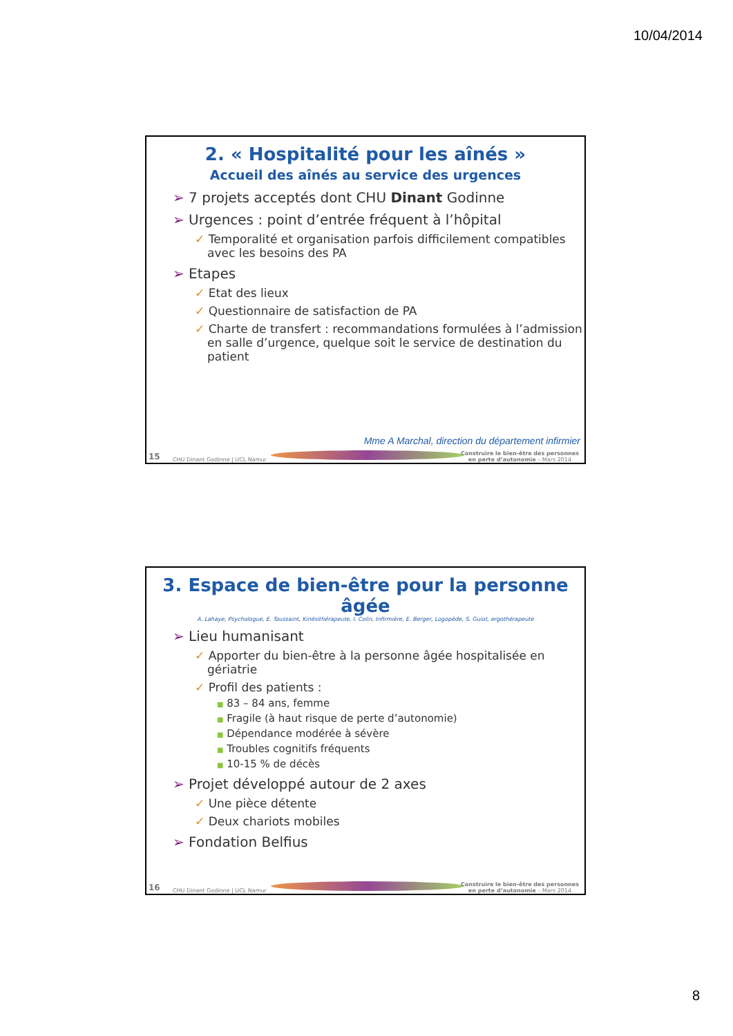10/04/2014
2. « Hospitalité pour les aînés »
Accueil des aînés au service des urgences
➢ 7 projets acceptés dont CHU Dinant Godinne
➢ Urgences : point d’entrée fréquent à l’hôpital
✓ Temporalité et organisation parfois difficilement compatibles avec les besoins des PA
➢ Etapes
✓ Etat des lieux
✓ Questionnaire de satisfaction de PA
✓ Charte de transfert : recommandations formulées à l’admission en salle d’urgence, quelque soit le service de destination du patient
Mme A Marchal, direction du département infirmier
15 CHU Dinant Godinne | UCL Namur
Construire le bien-être des personnes
en perte d’autonomie – Mars 2014
3. Espace de bien-être pour la personne âgée
A. Lahaye, Psychologue, E. Toussaint, Kinésithérapeute, I. Colin, Infirmière, E. Berger, Logopède, S. Guiot, ergothérapeute
➢ Lieu humanisant
✓ Apporter du bien-être à la personne âgée hospitalisée en gériatrie
✓ Profil des patients :
■ 83 – 84 ans, femme
■ Fragile (à haut risque de perte d’autonomie)
■ Dépendance modérée à sévère
■ Troubles cognitifs fréquents
■ 10-15 % de décès
➢ Projet développé autour de 2 axes
✓ Une pièce détente
✓ Deux chariots mobiles
➢ Fondation Belfius
16 CHU Dinant Godinne | UCL Namur
Construire le bien-être des personnes
en perte d’autonomie – Mars 2014
8